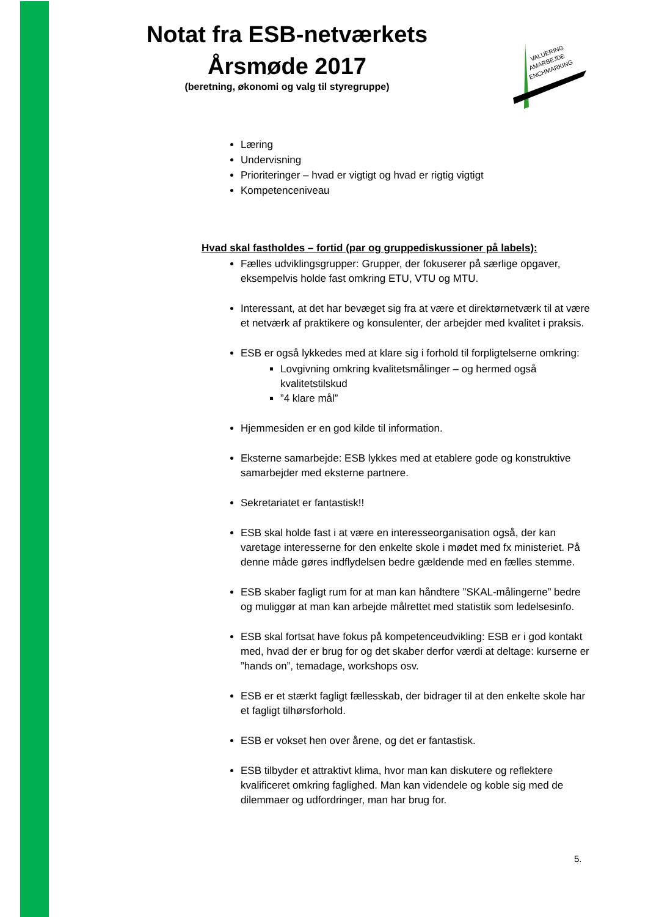Notat fra ESB-netværkets Årsmøde 2017
(beretning, økonomi og valg til styregruppe)
VALUERING
AMARBEJDE
ENCHMARKING
Læring
Undervisning
Prioriteringer – hvad er vigtigt og hvad er rigtig vigtigt
Kompetenceniveau
Hvad skal fastholdes – fortid (par og gruppediskussioner på labels):
Fælles udviklingsgrupper: Grupper, der fokuserer på særlige opgaver, eksempelvis holde fast omkring ETU, VTU og MTU.
Interessant, at det har bevæget sig fra at være et direktørnetværk til at være et netværk af praktikere og konsulenter, der arbejder med kvalitet i praksis.
ESB er også lykkedes med at klare sig i forhold til forpligtelserne omkring:
Lovgivning omkring kvalitetsmålinger – og hermed også kvalitetstilskud
”4 klare mål”
Hjemmesiden er en god kilde til information.
Eksterne samarbejde: ESB lykkes med at etablere gode og konstruktive samarbejder med eksterne partnere.
Sekretariatet er fantastisk!!
ESB skal holde fast i at være en interesseorganisation også, der kan varetage interesserne for den enkelte skole i mødet med fx ministeriet. På denne måde gøres indflydelsen bedre gældende med en fælles stemme.
ESB skaber fagligt rum for at man kan håndtere ”SKAL-målingerne” bedre og muliggør at man kan arbejde målrettet med statistik som ledelsesinfo.
ESB skal fortsat have fokus på kompetenceudvikling: ESB er i god kontakt med, hvad der er brug for og det skaber derfor værdi at deltage: kurserne er ”hands on”, temadage, workshops osv.
ESB er et stærkt fagligt fællesskab, der bidrager til at den enkelte skole har et fagligt tilhørsforhold.
ESB er vokset hen over årene, og det er fantastisk.
ESB tilbyder et attraktivt klima, hvor man kan diskutere og reflektere kvalificeret omkring faglighed. Man kan videndele og koble sig med de dilemmaer og udfordringer, man har brug for.
5.